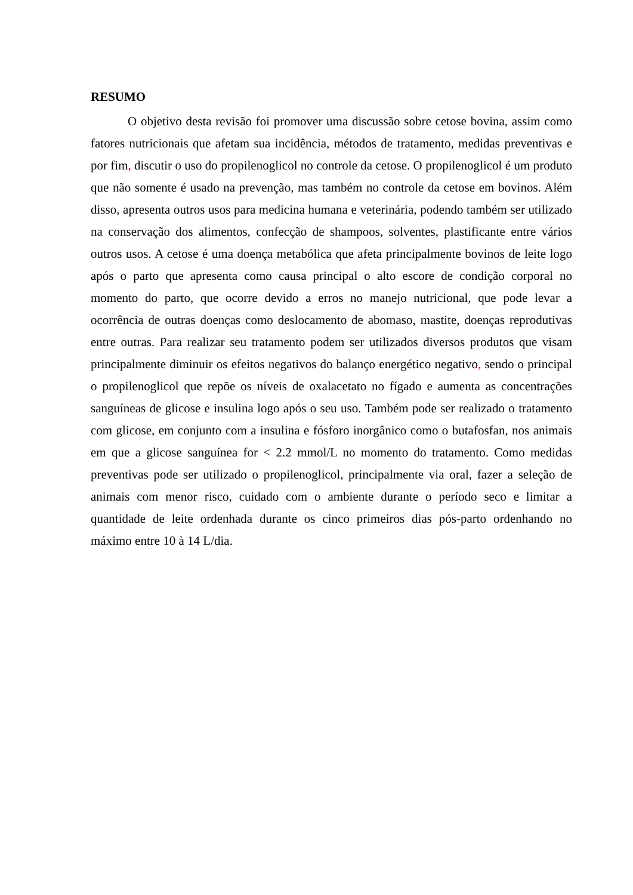RESUMO
O objetivo desta revisão foi promover uma discussão sobre cetose bovina, assim como fatores nutricionais que afetam sua incidência, métodos de tratamento, medidas preventivas e por fim, discutir o uso do propilenoglicol no controle da cetose. O propilenoglicol é um produto que não somente é usado na prevenção, mas também no controle da cetose em bovinos. Além disso, apresenta outros usos para medicina humana e veterinária, podendo também ser utilizado na conservação dos alimentos, confecção de shampoos, solventes, plastificante entre vários outros usos. A cetose é uma doença metabólica que afeta principalmente bovinos de leite logo após o parto que apresenta como causa principal o alto escore de condição corporal no momento do parto, que ocorre devido a erros no manejo nutricional, que pode levar a ocorrência de outras doenças como deslocamento de abomaso, mastite, doenças reprodutivas entre outras. Para realizar seu tratamento podem ser utilizados diversos produtos que visam principalmente diminuir os efeitos negativos do balanço energético negativo, sendo o principal o propilenoglicol que repõe os níveis de oxalacetato no fígado e aumenta as concentrações sanguíneas de glicose e insulina logo após o seu uso. Também pode ser realizado o tratamento com glicose, em conjunto com a insulina e fósforo inorgânico como o butafosfan, nos animais em que a glicose sanguínea for < 2.2 mmol/L no momento do tratamento. Como medidas preventivas pode ser utilizado o propilenoglicol, principalmente via oral, fazer a seleção de animais com menor risco, cuidado com o ambiente durante o período seco e limitar a quantidade de leite ordenhada durante os cinco primeiros dias pós-parto ordenhando no máximo entre 10 à 14 L/dia.